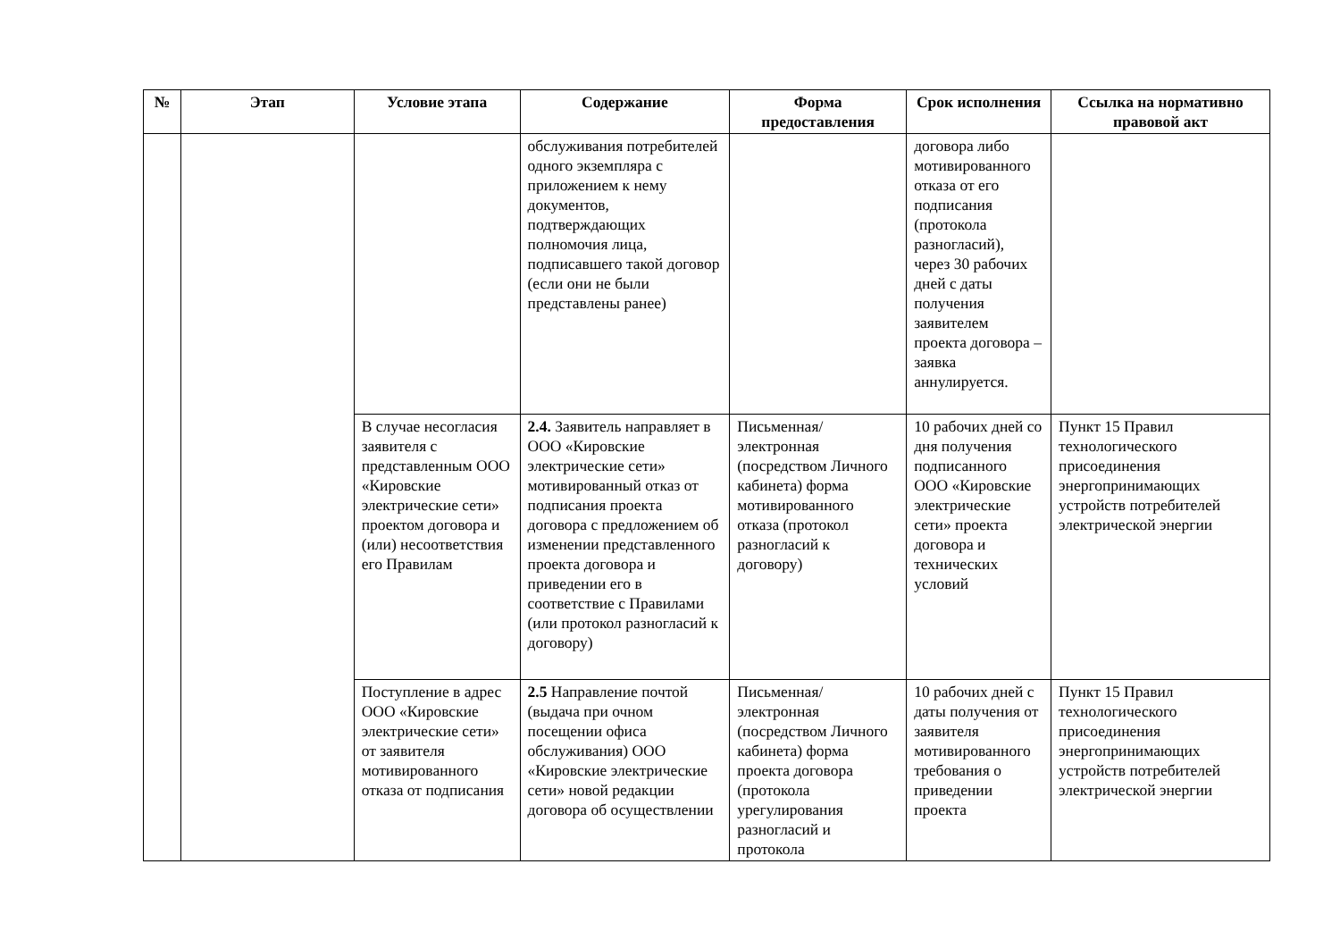| № | Этап | Условие этапа | Содержание | Форма предоставления | Срок исполнения | Ссылка на нормативно правовой акт |
| --- | --- | --- | --- | --- | --- | --- |
| | | | обслуживания потребителей одного экземпляра с приложением к нему документов, подтверждающих полномочия лица, подписавшего такой договор (если они не были представлены ранее) | | договора либо мотивированного отказа от его подписания (протокола разногласий), через 30 рабочих дней с даты получения заявителем проекта договора – заявка аннулируется. | |
| | | В случае несогласия заявителя с представленным ООО «Кировские электрические сети» проектом договора и (или) несоответствия его Правилам | 2.4. Заявитель направляет в ООО «Кировские электрические сети» мотивированный отказ от подписания проекта договора с предложением об изменении представленного проекта договора и приведении его в соответствие с Правилами (или протокол разногласий к договору) | Письменная/электронная (посредством Личного кабинета) форма мотивированного отказа (протокол разногласий к договору) | 10 рабочих дней со дня получения подписанного ООО «Кировские электрические сети» проекта договора и технических условий | Пункт 15 Правил технологического присоединения энергопринимающих устройств потребителей электрической энергии |
| | | Поступление в адрес ООО «Кировские электрические сети» от заявителя мотивированного отказа от подписания | 2.5 Направление почтой (выдача при очном посещении офиса обслуживания) ООО «Кировские электрические сети» новой редакции договора об осуществлении | Письменная/электронная (посредством Личного кабинета) форма проекта договора (протокола урегулирования разногласий и протокола | 10 рабочих дней с даты получения от заявителя мотивированного требования о приведении проекта | Пункт 15 Правил технологического присоединения энергопринимающих устройств потребителей электрической энергии |